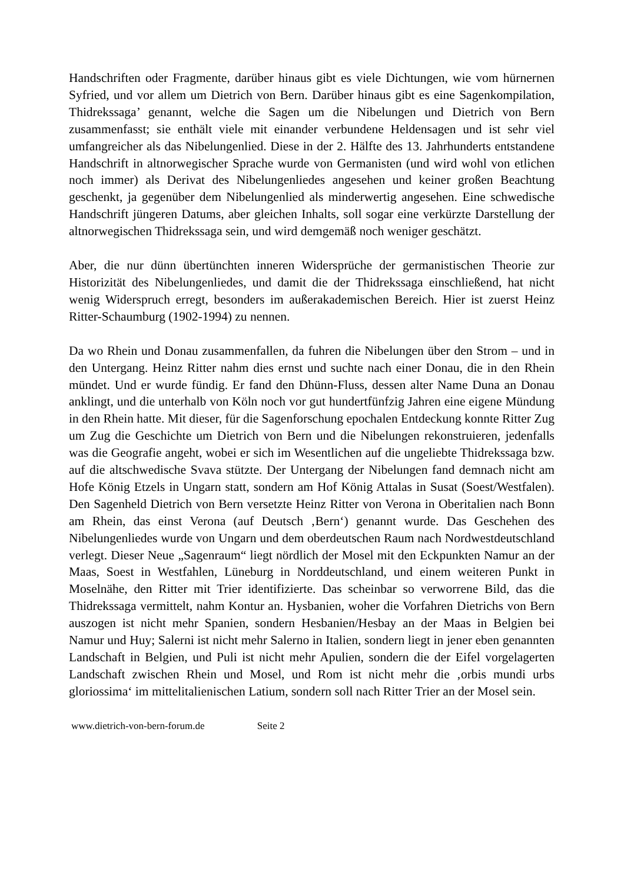Handschriften oder Fragmente, darüber hinaus gibt es viele Dichtungen, wie vom hürnernen Syfried, und vor allem um Dietrich von Bern. Darüber hinaus gibt es eine Sagenkompilation, Thidrekssaga’ genannt, welche die Sagen um die Nibelungen und Dietrich von Bern zusammenfasst; sie enthält viele mit einander verbundene Heldensagen und ist sehr viel umfangreicher als das Nibelungenlied. Diese in der 2. Hälfte des 13. Jahrhunderts entstandene Handschrift in altnorwegischer Sprache wurde von Germanisten (und wird wohl von etlichen noch immer) als Derivat des Nibelungenliedes angesehen und keiner großen Beachtung geschenkt, ja gegenüber dem Nibelungenlied als minderwertig angesehen. Eine schwedische Handschrift jüngeren Datums, aber gleichen Inhalts, soll sogar eine verkürzte Darstellung der altnorwegischen Thidrekssaga sein, und wird demgemäß noch weniger geschätzt.
Aber, die nur dünn übertünchten inneren Widersprüche der germanistischen Theorie zur Historizität des Nibelungenliedes, und damit die der Thidrekssaga einschließend, hat nicht wenig Widerspruch erregt, besonders im außerakademischen Bereich. Hier ist zuerst Heinz Ritter-Schaumburg (1902-1994) zu nennen.
Da wo Rhein und Donau zusammenfallen, da fuhren die Nibelungen über den Strom – und in den Untergang. Heinz Ritter nahm dies ernst und suchte nach einer Donau, die in den Rhein mündet. Und er wurde fündig. Er fand den Dhünn-Fluss, dessen alter Name Duna an Donau anklingt, und die unterhalb von Köln noch vor gut hundertfünfzig Jahren eine eigene Mündung in den Rhein hatte. Mit dieser, für die Sagenforschung epochalen Entdeckung konnte Ritter Zug um Zug die Geschichte um Dietrich von Bern und die Nibelungen rekonstruieren, jedenfalls was die Geografie angeht, wobei er sich im Wesentlichen auf die ungeliebte Thidrekssaga bzw. auf die altschwedische Svava stützte. Der Untergang der Nibelungen fand demnach nicht am Hofe König Etzels in Ungarn statt, sondern am Hof König Attalas in Susat (Soest/Westfalen). Den Sagenheld Dietrich von Bern versetzte Heinz Ritter von Verona in Oberitalien nach Bonn am Rhein, das einst Verona (auf Deutsch ‚Bern‘) genannt wurde. Das Geschehen des Nibelungenliedes wurde von Ungarn und dem oberdeutschen Raum nach Nordwestdeutschland verlegt. Dieser Neue „Sagenraum“ liegt nördlich der Mosel mit den Eckpunkten Namur an der Maas, Soest in Westfahlen, Lüneburg in Norddeutschland, und einem weiteren Punkt in Moselnähe, den Ritter mit Trier identifizierte. Das scheinbar so verworrene Bild, das die Thidrekssaga vermittelt, nahm Kontur an. Hysbanien, woher die Vorfahren Dietrichs von Bern auszogen ist nicht mehr Spanien, sondern Hesbanien/Hesbay an der Maas in Belgien bei Namur und Huy; Salerni ist nicht mehr Salerno in Italien, sondern liegt in jener eben genannten Landschaft in Belgien, und Puli ist nicht mehr Apulien, sondern die der Eifel vorgelagerten Landschaft zwischen Rhein und Mosel, und Rom ist nicht mehr die ‚orbis mundi urbs gloriossima‘ im mittelitalienischen Latium, sondern soll nach Ritter Trier an der Mosel sein.
www.dietrich-von-bern-forum.de Seite 2